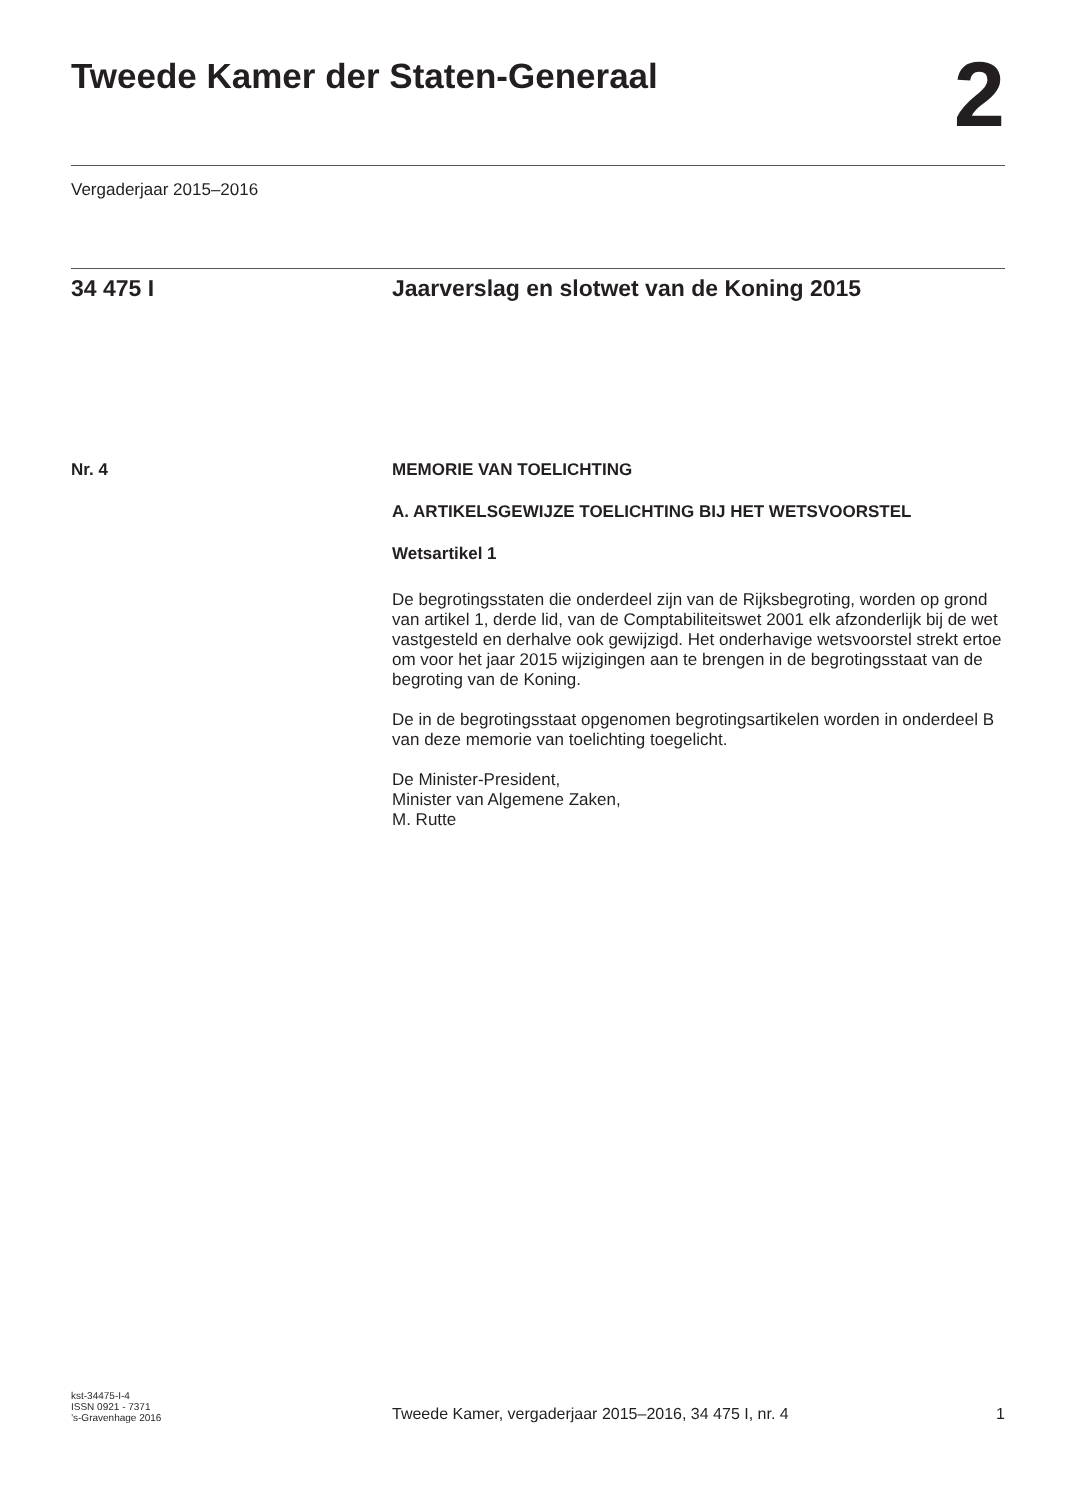Tweede Kamer der Staten-Generaal
2
Vergaderjaar 2015–2016
34 475 I Jaarverslag en slotwet van de Koning 2015
Nr. 4 MEMORIE VAN TOELICHTING
A. ARTIKELSGEWIJZE TOELICHTING BIJ HET WETSVOORSTEL
Wetsartikel 1
De begrotingsstaten die onderdeel zijn van de Rijksbegroting, worden op grond van artikel 1, derde lid, van de Comptabiliteitswet 2001 elk afzonderlijk bij de wet vastgesteld en derhalve ook gewijzigd. Het onderhavige wetsvoorstel strekt ertoe om voor het jaar 2015 wijzigingen aan te brengen in de begrotingsstaat van de begroting van de Koning.
De in de begrotingsstaat opgenomen begrotingsartikelen worden in onderdeel B van deze memorie van toelichting toegelicht.
De Minister-President,
Minister van Algemene Zaken,
M. Rutte
kst-34475-I-4
ISSN 0921 - 7371
’s-Gravenhage 2016
Tweede Kamer, vergaderjaar 2015–2016, 34 475 I, nr. 4
1